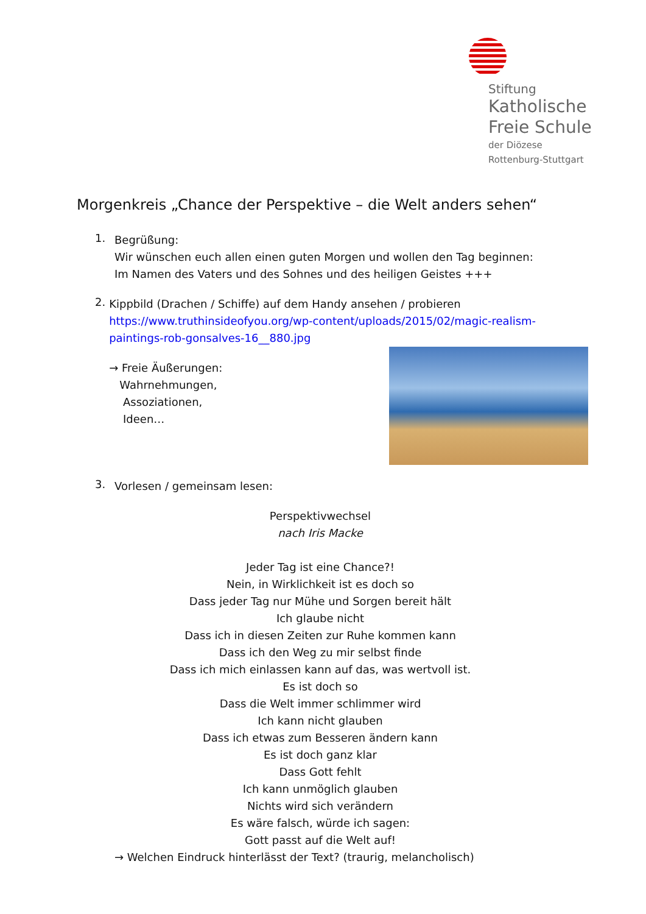Stiftung
Katholische
Freie Schule
der Diözese
Rottenburg-Stuttgart
Morgenkreis „Chance der Perspektive – die Welt anders sehen“
1.
Begrüßung:
Wir wünschen euch allen einen guten Morgen und wollen den Tag beginnen:
Im Namen des Vaters und des Sohnes und des heiligen Geistes +++
2.
Kippbild (Drachen / Schiffe) auf dem Handy ansehen / probieren
https://www.truthinsideofyou.org/wp-content/uploads/2015/02/magic-realism-paintings-rob-gonsalves-16__880.jpg
→ Freie Äußerungen:
Wahrnehmungen,
Assoziationen,
Ideen…
3.
Vorlesen / gemeinsam lesen:
Perspektivwechsel
nach Iris Macke
Jeder Tag ist eine Chance?!
Nein, in Wirklichkeit ist es doch so
Dass jeder Tag nur Mühe und Sorgen bereit hält
Ich glaube nicht
Dass ich in diesen Zeiten zur Ruhe kommen kann
Dass ich den Weg zu mir selbst finde
Dass ich mich einlassen kann auf das, was wertvoll ist.
Es ist doch so
Dass die Welt immer schlimmer wird
Ich kann nicht glauben
Dass ich etwas zum Besseren ändern kann
Es ist doch ganz klar
Dass Gott fehlt
Ich kann unmöglich glauben
Nichts wird sich verändern
Es wäre falsch, würde ich sagen:
Gott passt auf die Welt auf!
→ Welchen Eindruck hinterlässt der Text? (traurig, melancholisch)